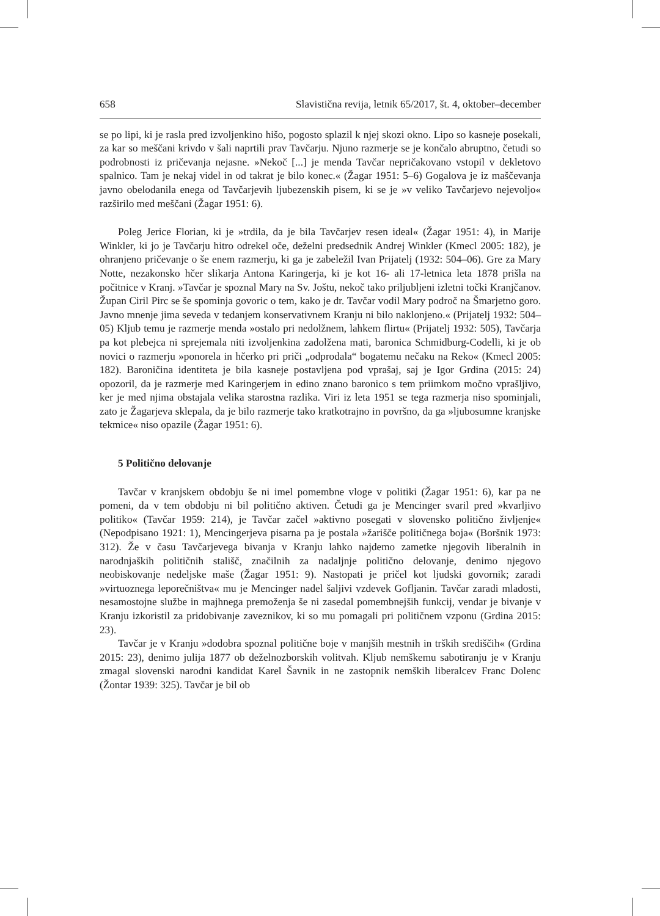658 Slavistična revija, letnik 65/2017, št. 4, oktober–december
se po lipi, ki je rasla pred izvoljenkino hišo, pogosto splazil k njej skozi okno. Lipo so kasneje posekali, za kar so meščani krivdo v šali naprtili prav Tavčarju. Njuno razmerje se je končalo abruptno, četudi so podrobnosti iz pričevanja nejasne. »Nekoč [...] je menda Tavčar nepričakovano vstopil v dekletovo spalnico. Tam je nekaj videl in od takrat je bilo konec.« (Žagar 1951: 5–6) Gogalova je iz maščevanja javno obelodanila enega od Tavčarjevih ljubezenskih pisem, ki se je »v veliko Tavčarjevo nejevoljo« razširilo med meščani (Žagar 1951: 6).
Poleg Jerice Florian, ki je »trdila, da je bila Tavčarjev resen ideal« (Žagar 1951: 4), in Marije Winkler, ki jo je Tavčarju hitro odrekel oče, deželni predsednik Andrej Winkler (Kmecl 2005: 182), je ohranjeno pričevanje o še enem razmerju, ki ga je zabeležil Ivan Prijatelj (1932: 504–06). Gre za Mary Notte, nezakonsko hčer slikarja Antona Karingerja, ki je kot 16- ali 17-letnica leta 1878 prišla na počitnice v Kranj. »Tavčar je spoznal Mary na Sv. Joštu, nekoč tako priljubljeni izletni točki Kranjčanov. Župan Ciril Pirc se še spominja govoric o tem, kako je dr. Tavčar vodil Mary področ na Šmarjetno goro. Javno mnenje jima seveda v tedanjem konservativnem Kranju ni bilo naklonjeno.« (Prijatelj 1932: 504–05) Kljub temu je razmerje menda »ostalo pri nedolžnem, lahkem flirtu« (Prijatelj 1932: 505), Tavčarja pa kot plebejca ni sprejemala niti izvoljenkina zadolžena mati, baronica Schmidburg-Codelli, ki je ob novici o razmerju »ponorela in hčerko pri priči „odprodala“ bogatemu nečaku na Reko« (Kmecl 2005: 182). Baroničina identiteta je bila kasneje postavljena pod vprašaj, saj je Igor Grdina (2015: 24) opozoril, da je razmerje med Karingerjem in edino znano baronico s tem priimkom močno vprašljivo, ker je med njima obstajala velika starostna razlika. Viri iz leta 1951 se tega razmerja niso spominjali, zato je Žagarjeva sklepala, da je bilo razmerje tako kratkotrajno in površno, da ga »ljubosumne kranjske tekmice« niso opazile (Žagar 1951: 6).
5 Politično delovanje
Tavčar v kranjskem obdobju še ni imel pomembne vloge v politiki (Žagar 1951: 6), kar pa ne pomeni, da v tem obdobju ni bil politično aktiven. Četudi ga je Mencinger svaril pred »kvarljivo politiko« (Tavčar 1959: 214), je Tavčar začel »aktivno posegati v slovensko politično življenje« (Nepodpisano 1921: 1), Mencingerjeva pisarna pa je postala »žarišče političnega boja« (Boršnik 1973: 312). Že v času Tavčarjevega bivanja v Kranju lahko najdemo zametke njegovih liberalnih in narodnjaških političnih stališč, značilnih za nadaljnje politično delovanje, denimo njegovo neobiskovanje nedeljske maše (Žagar 1951: 9). Nastopati je pričel kot ljudski govornik; zaradi »virtuoznega leporečništva« mu je Mencinger nadel šaljivi vzdevek Gofljanin. Tavčar zaradi mladosti, nesamostojne službe in majhnega premoženja še ni zasedal pomembnejših funkcij, vendar je bivanje v Kranju izkoristil za pridobivanje zaveznikov, ki so mu pomagali pri političnem vzponu (Grdina 2015: 23).
Tavčar je v Kranju »dodobra spoznal politične boje v manjših mestnih in trških središčih« (Grdina 2015: 23), denimo julija 1877 ob deželnozborskih volitvah. Kljub nemškemu sabotiranju je v Kranju zmagal slovenski narodni kandidat Karel Šavnik in ne zastopnik nemških liberalcev Franc Dolenc (Žontar 1939: 325). Tavčar je bil ob